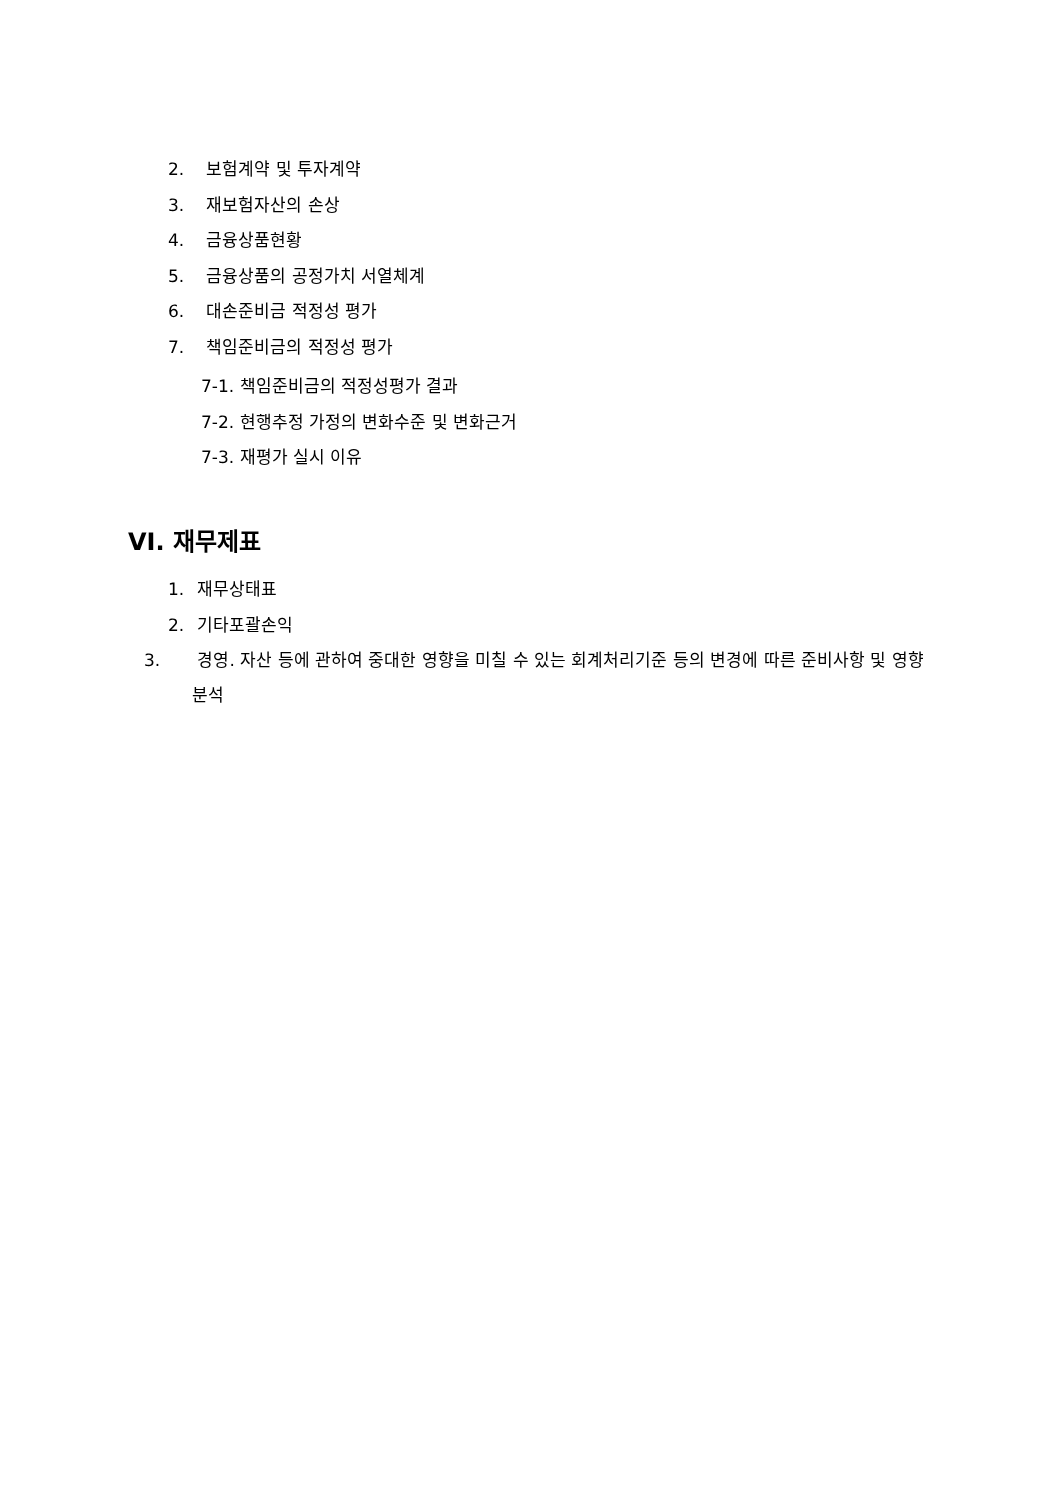2. 보험계약 및 투자계약
3. 재보험자산의 손상
4. 금융상품현황
5. 금융상품의 공정가치 서열체계
6. 대손준비금 적정성 평가
7. 책임준비금의 적정성 평가
7-1. 책임준비금의 적정성평가 결과
7-2. 현행추정 가정의 변화수준 및 변화근거
7-3. 재평가 실시 이유
VI. 재무제표
1. 재무상태표
2. 기타포괄손익
3. 경영. 자산 등에 관하여 중대한 영향을 미칠 수 있는 회계처리기준 등의 변경에 따른 준비사항 및 영향분석